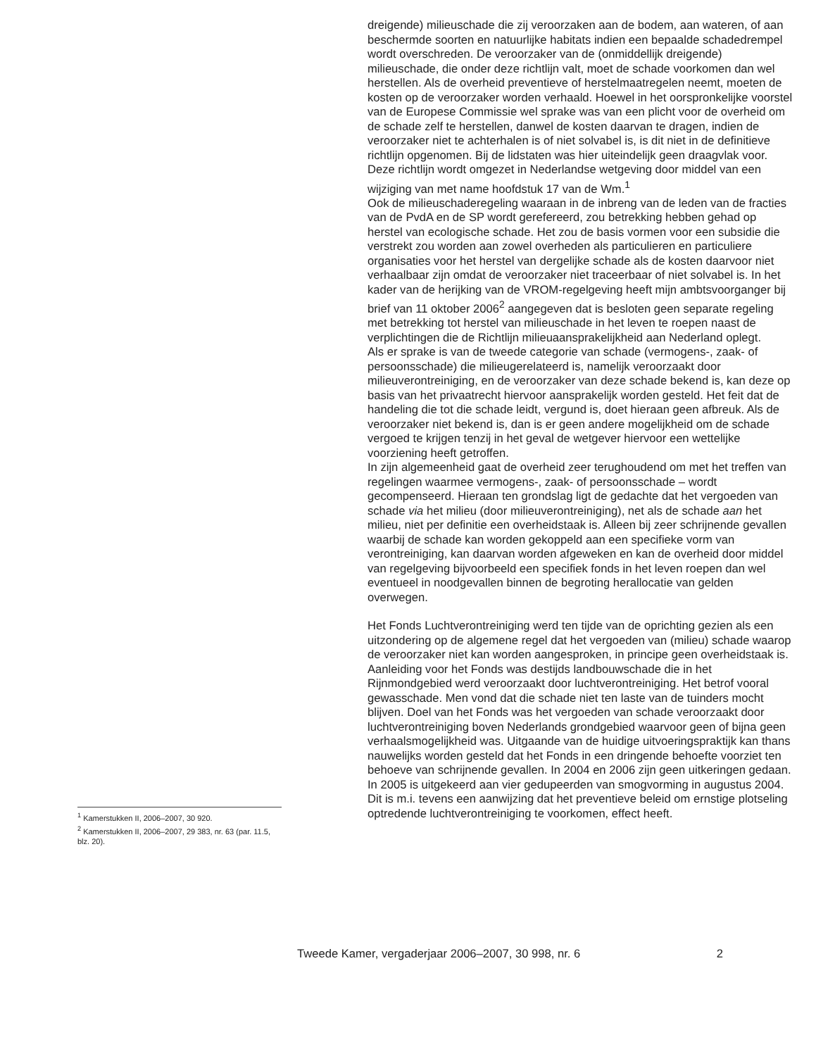dreigende) milieuschade die zij veroorzaken aan de bodem, aan wateren, of aan beschermde soorten en natuurlijke habitats indien een bepaalde schadedrempel wordt overschreden. De veroorzaker van de (onmiddellijk dreigende) milieuschade, die onder deze richtlijn valt, moet de schade voorkomen dan wel herstellen. Als de overheid preventieve of herstelmaatregelen neemt, moeten de kosten op de veroorzaker worden verhaald. Hoewel in het oorspronkelijke voorstel van de Europese Commissie wel sprake was van een plicht voor de overheid om de schade zelf te herstellen, danwel de kosten daarvan te dragen, indien de veroorzaker niet te achterhalen is of niet solvabel is, is dit niet in de definitieve richtlijn opgenomen. Bij de lidstaten was hier uiteindelijk geen draagvlak voor. Deze richtlijn wordt omgezet in Nederlandse wetgeving door middel van een wijziging van met name hoofdstuk 17 van de Wm.<sup>1</sup>
Ook de milieuschaderegeling waaraan in de inbreng van de leden van de fracties van de PvdA en de SP wordt gerefereerd, zou betrekking hebben gehad op herstel van ecologische schade. Het zou de basis vormen voor een subsidie die verstrekt zou worden aan zowel overheden als particulieren en particuliere organisaties voor het herstel van dergelijke schade als de kosten daarvoor niet verhaalbaar zijn omdat de veroorzaker niet traceerbaar of niet solvabel is. In het kader van de herijking van de VROM-regelgeving heeft mijn ambtsvoorganger bij brief van 11 oktober 2006<sup>2</sup> aangegeven dat is besloten geen separate regeling met betrekking tot herstel van milieuschade in het leven te roepen naast de verplichtingen die de Richtlijn milieuaansprakelijkheid aan Nederland oplegt.
Als er sprake is van de tweede categorie van schade (vermogens-, zaak- of persoonsschade) die milieugerelateerd is, namelijk veroorzaakt door milieuverontreiniging, en de veroorzaker van deze schade bekend is, kan deze op basis van het privaatrecht hiervoor aansprakelijk worden gesteld. Het feit dat de handeling die tot die schade leidt, vergund is, doet hieraan geen afbreuk. Als de veroorzaker niet bekend is, dan is er geen andere mogelijkheid om de schade vergoed te krijgen tenzij in het geval de wetgever hiervoor een wettelijke voorziening heeft getroffen.
In zijn algemeenheid gaat de overheid zeer terughoudend om met het treffen van regelingen waarmee vermogens-, zaak- of persoonsschade – wordt gecompenseerd. Hieraan ten grondslag ligt de gedachte dat het vergoeden van schade via het milieu (door milieuverontreiniging), net als de schade aan het milieu, niet per definitie een overheidstaak is. Alleen bij zeer schrijnende gevallen waarbij de schade kan worden gekoppeld aan een specifieke vorm van verontreiniging, kan daarvan worden afgeweken en kan de overheid door middel van regelgeving bijvoorbeeld een specifiek fonds in het leven roepen dan wel eventueel in noodgevallen binnen de begroting herallocatie van gelden overwegen.
Het Fonds Luchtverontreiniging werd ten tijde van de oprichting gezien als een uitzondering op de algemene regel dat het vergoeden van (milieu) schade waarop de veroorzaker niet kan worden aangesproken, in principe geen overheidstaak is. Aanleiding voor het Fonds was destijds landbouwschade die in het Rijnmondgebied werd veroorzaakt door luchtverontreiniging. Het betrof vooral gewasschade. Men vond dat die schade niet ten laste van de tuinders mocht blijven. Doel van het Fonds was het vergoeden van schade veroorzaakt door luchtverontreiniging boven Nederlands grondgebied waarvoor geen of bijna geen verhaalsmogelijkheid was. Uitgaande van de huidige uitvoeringspraktijk kan thans nauwelijks worden gesteld dat het Fonds in een dringende behoefte voorziet ten behoeve van schrijnende gevallen. In 2004 en 2006 zijn geen uitkeringen gedaan. In 2005 is uitgekeerd aan vier gedupeerden van smogvorming in augustus 2004. Dit is m.i. tevens een aanwijzing dat het preventieve beleid om ernstige plotseling optredende luchtverontreiniging te voorkomen, effect heeft.
<sup>1</sup> Kamerstukken II, 2006–2007, 30 920.
<sup>2</sup> Kamerstukken II, 2006–2007, 29 383, nr. 63 (par. 11.5, blz. 20).
Tweede Kamer, vergaderjaar 2006–2007, 30 998, nr. 6 2